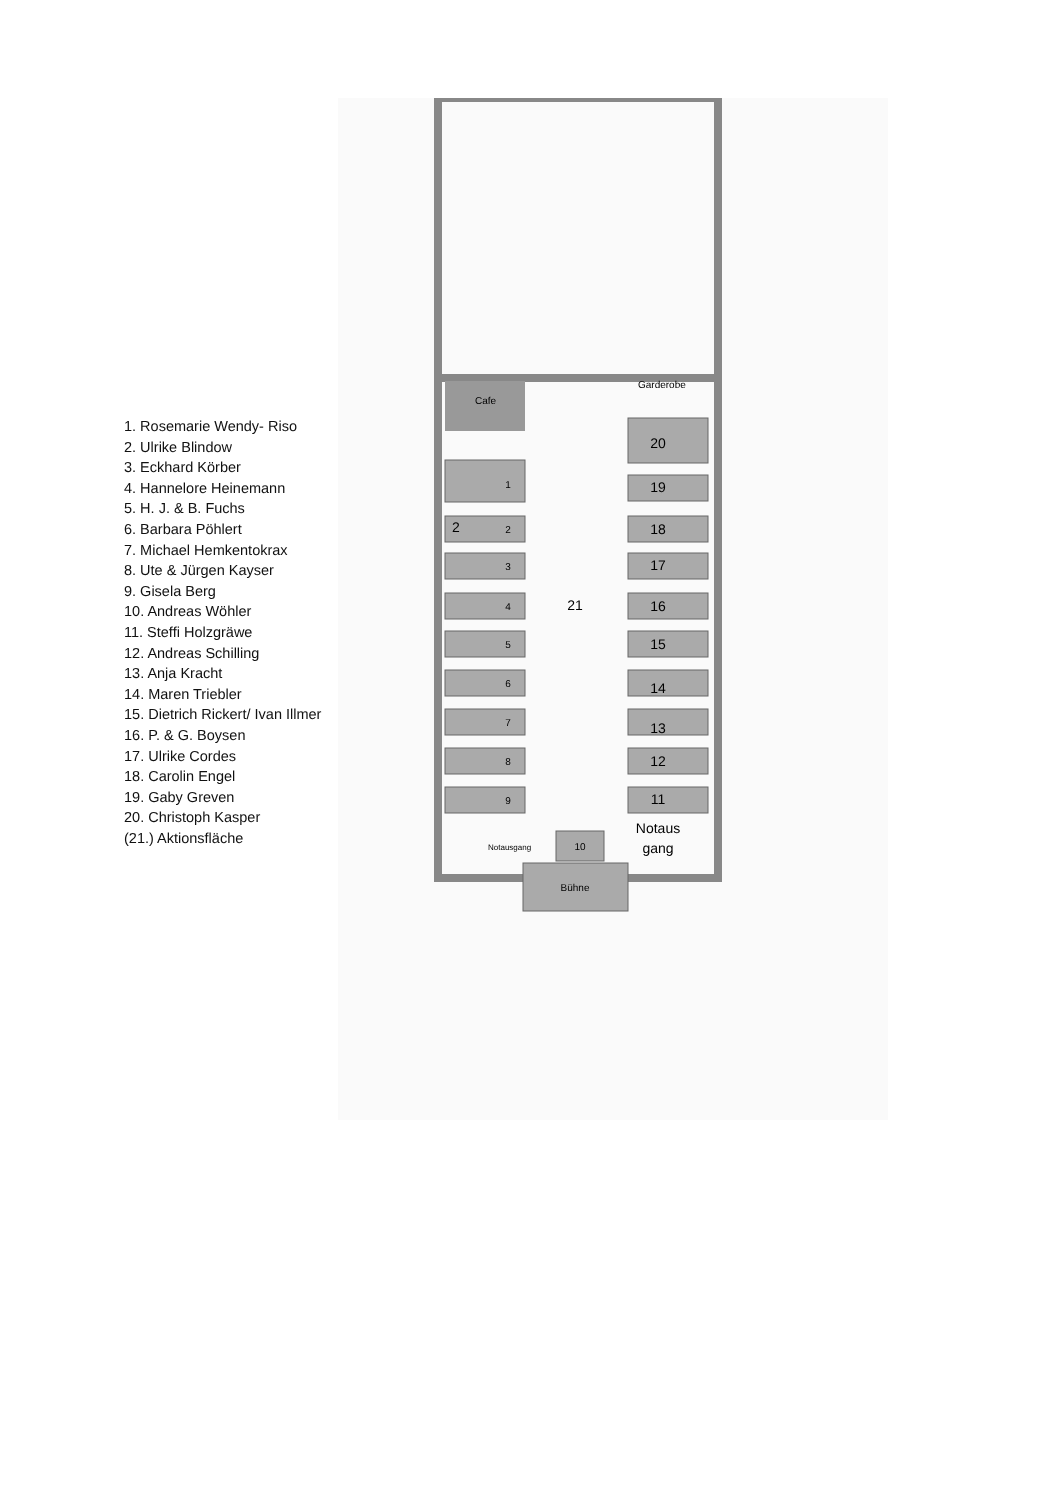1. Rosemarie Wendy- Riso
2. Ulrike Blindow
3. Eckhard Körber
4. Hannelore Heinemann
5. H. J. & B. Fuchs
6. Barbara Pöhlert
7. Michael Hemkentokrax
8. Ute & Jürgen Kayser
9. Gisela Berg
10. Andreas Wöhler
11. Steffi Holzgräwe
12. Andreas Schilling
13. Anja Kracht
14. Maren Triebler
15. Dietrich Rickert/ Ivan Illmer
16. P. & G. Boysen
17. Ulrike Cordes
18. Carolin Engel
19. Gaby Greven
20. Christoph Kasper
(21.) Aktionsfläche
Cafe
Garderobe
1
2
3
4
5
6
7
8
9
10
Bühne
20
19
18
17
16
15
14
13
12
11
21
2
Notaus
gang
Notausgang